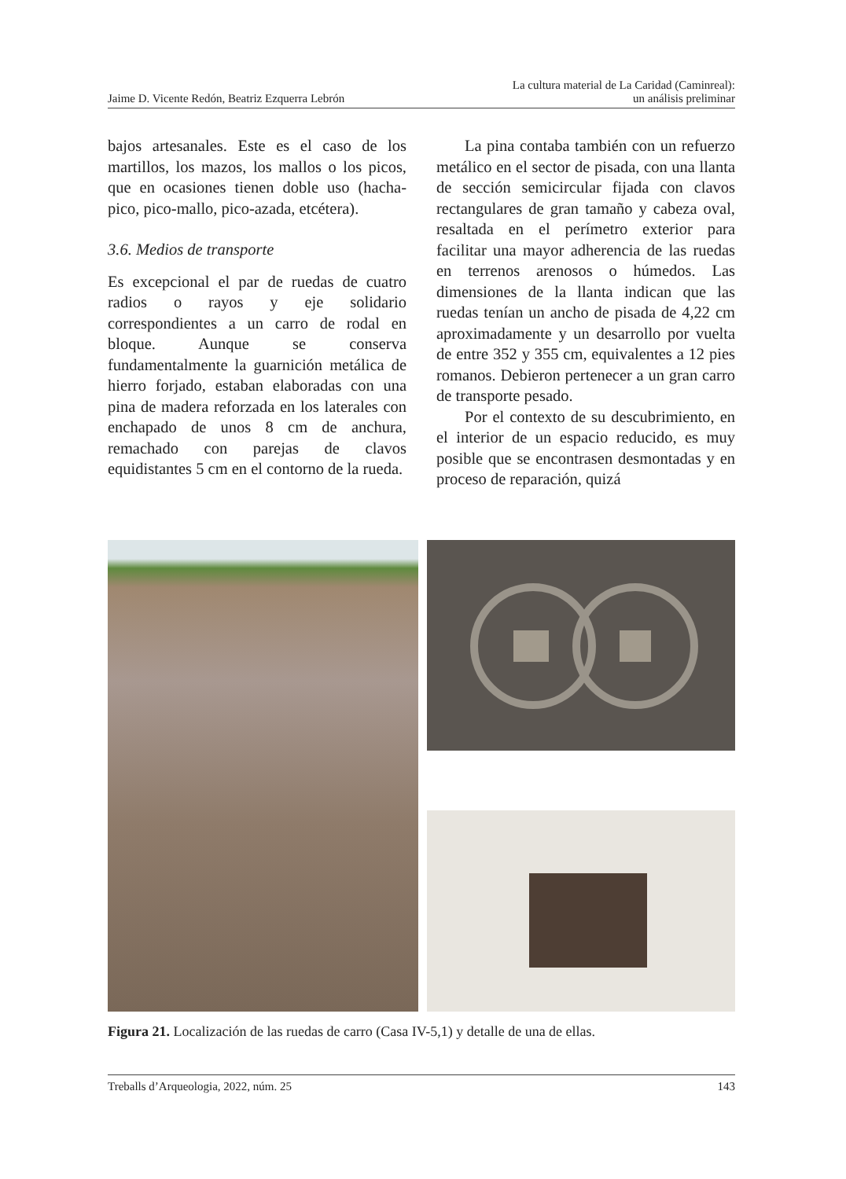Jaime D. Vicente Redón, Beatriz Ezquerra Lebrón
La cultura material de La Caridad (Caminreal):
un análisis preliminar
bajos artesanales. Este es el caso de los martillos, los mazos, los mallos o los picos, que en ocasiones tienen doble uso (hacha-pico, pico-mallo, pico-azada, etcétera).
3.6. Medios de transporte
Es excepcional el par de ruedas de cuatro radios o rayos y eje solidario correspondientes a un carro de rodal en bloque. Aunque se conserva fundamentalmente la guarnición metálica de hierro forjado, estaban elaboradas con una pina de madera reforzada en los laterales con enchapado de unos 8 cm de anchura, remachado con parejas de clavos equidistantes 5 cm en el contorno de la rueda.
La pina contaba también con un refuerzo metálico en el sector de pisada, con una llanta de sección semicircular fijada con clavos rectangulares de gran tamaño y cabeza oval, resaltada en el perímetro exterior para facilitar una mayor adherencia de las ruedas en terrenos arenosos o húmedos. Las dimensiones de la llanta indican que las ruedas tenían un ancho de pisada de 4,22 cm aproximadamente y un desarrollo por vuelta de entre 352 y 355 cm, equivalentes a 12 pies romanos. Debieron pertenecer a un gran carro de transporte pesado.
Por el contexto de su descubrimiento, en el interior de un espacio reducido, es muy posible que se encontrasen desmontadas y en proceso de reparación, quizá
Figura 21. Localización de las ruedas de carro (Casa IV-5,1) y detalle de una de ellas.
Treballs d’Arqueologia, 2022, núm. 25
143